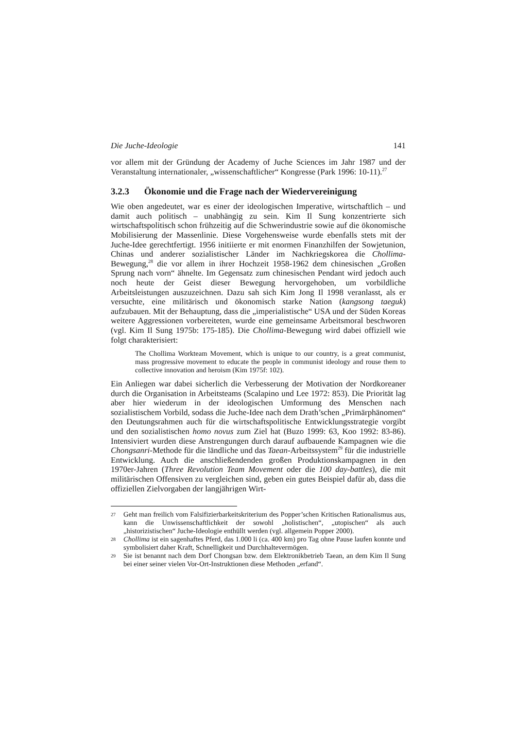Die Juche-Ideologie 141
vor allem mit der Gründung der Academy of Juche Sciences im Jahr 1987 und der Veranstaltung internationaler, „wissenschaftlicher“ Kongresse (Park 1996: 10-11).<sup>27</sup>
3.2.3 Ökonomie und die Frage nach der Wiedervereinigung
Wie oben angedeutet, war es einer der ideologischen Imperative, wirtschaftlich – und damit auch politisch – unabhängig zu sein. Kim Il Sung konzentrierte sich wirtschaftspolitisch schon frühzeitig auf die Schwerindustrie sowie auf die ökonomische Mobilisierung der Massenlinie. Diese Vorgehensweise wurde ebenfalls stets mit der Juche-Idee gerechtfertigt. 1956 initiierte er mit enormen Finanzhilfen der Sowjetunion, Chinas und anderer sozialistischer Länder im Nachkriegskorea die Chollima-Bewegung,<sup>28</sup> die vor allem in ihrer Hochzeit 1958-1962 dem chinesischen „Großen Sprung nach vorn“ ähnelte. Im Gegensatz zum chinesischen Pendant wird jedoch auch noch heute der Geist dieser Bewegung hervorgehoben, um vorbildliche Arbeitsleistungen auszuzeichnen. Dazu sah sich Kim Jong Il 1998 veranlasst, als er versuchte, eine militärisch und ökonomisch starke Nation (kangsong taeguk) aufzubauen. Mit der Behauptung, dass die „imperialistische“ USA und der Süden Koreas weitere Aggressionen vorbereiteten, wurde eine gemeinsame Arbeitsmoral beschworen (vgl. Kim Il Sung 1975b: 175-185). Die Chollima-Bewegung wird dabei offiziell wie folgt charakterisiert:
The Chollima Workteam Movement, which is unique to our country, is a great communist, mass progressive movement to educate the people in communist ideology and rouse them to collective innovation and heroism (Kim 1975f: 102).
Ein Anliegen war dabei sicherlich die Verbesserung der Motivation der Nordkoreaner durch die Organisation in Arbeitsteams (Scalapino und Lee 1972: 853). Die Priorität lag aber hier wiederum in der ideologischen Umformung des Menschen nach sozialistischem Vorbild, sodass die Juche-Idee nach dem Drath’schen „Primärphänomen“ den Deutungsrahmen auch für die wirtschaftspolitische Entwicklungsstrategie vorgibt und den sozialistischen homo novus zum Ziel hat (Buzo 1999: 63, Koo 1992: 83-86). Intensiviert wurden diese Anstrengungen durch darauf aufbauende Kampagnen wie die Chongsanri-Methode für die ländliche und das Taean-Arbeitssystem<sup>29</sup> für die industrielle Entwicklung. Auch die anschließendenden großen Produktionskampagnen in den 1970er-Jahren (Three Revolution Team Movement oder die 100 day-battles), die mit militärischen Offensiven zu vergleichen sind, geben ein gutes Beispiel dafür ab, dass die offiziellen Zielvorgaben der langjährigen Wirt-
27 Geht man freilich vom Falsifizierbarkeitskriterium des Popper’schen Kritischen Rationalismus aus, kann die Unwissenschaftlichkeit der sowohl „holistischen“, „utopischen“ als auch „historizistischen“ Juche-Ideologie enthüllt werden (vgl. allgemein Popper 2000).
28 Chollima ist ein sagenhaftes Pferd, das 1.000 li (ca. 400 km) pro Tag ohne Pause laufen konnte und symbolisiert daher Kraft, Schnelligkeit und Durchhaltevermögen.
29 Sie ist benannt nach dem Dorf Chongsan bzw. dem Elektronikbetrieb Taean, an dem Kim Il Sung bei einer seiner vielen Vor-Ort-Instruktionen diese Methoden „erfand“.